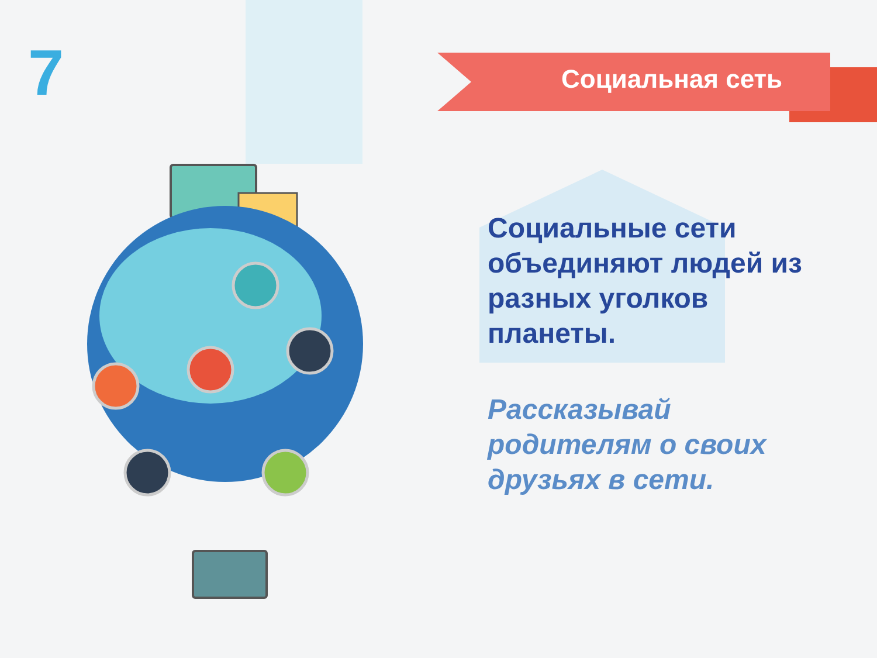7 Социальная сеть
Социальные сети объединяют людей из разных уголков планеты.
Рассказывай родителям о своих друзьях в сети.